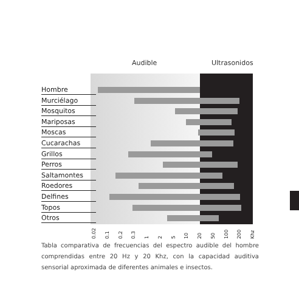Audible Ultrasonidos
Hombre
Murciélago
Mosquitos
Mariposas
Moscas
Cucarachas
Grillos
Perros
Saltamontes
Roedores
Delfines
Topos
Otros
0.02 0.1 0.2 0.3 1 2 5 10 20 50 100 200 Khz
Tabla comparativa de frecuencias del espectro audible del hombre comprendidas entre 20 Hz y 20 Khz, con la capacidad auditiva sensorial aproximada de diferentes animales e insectos.